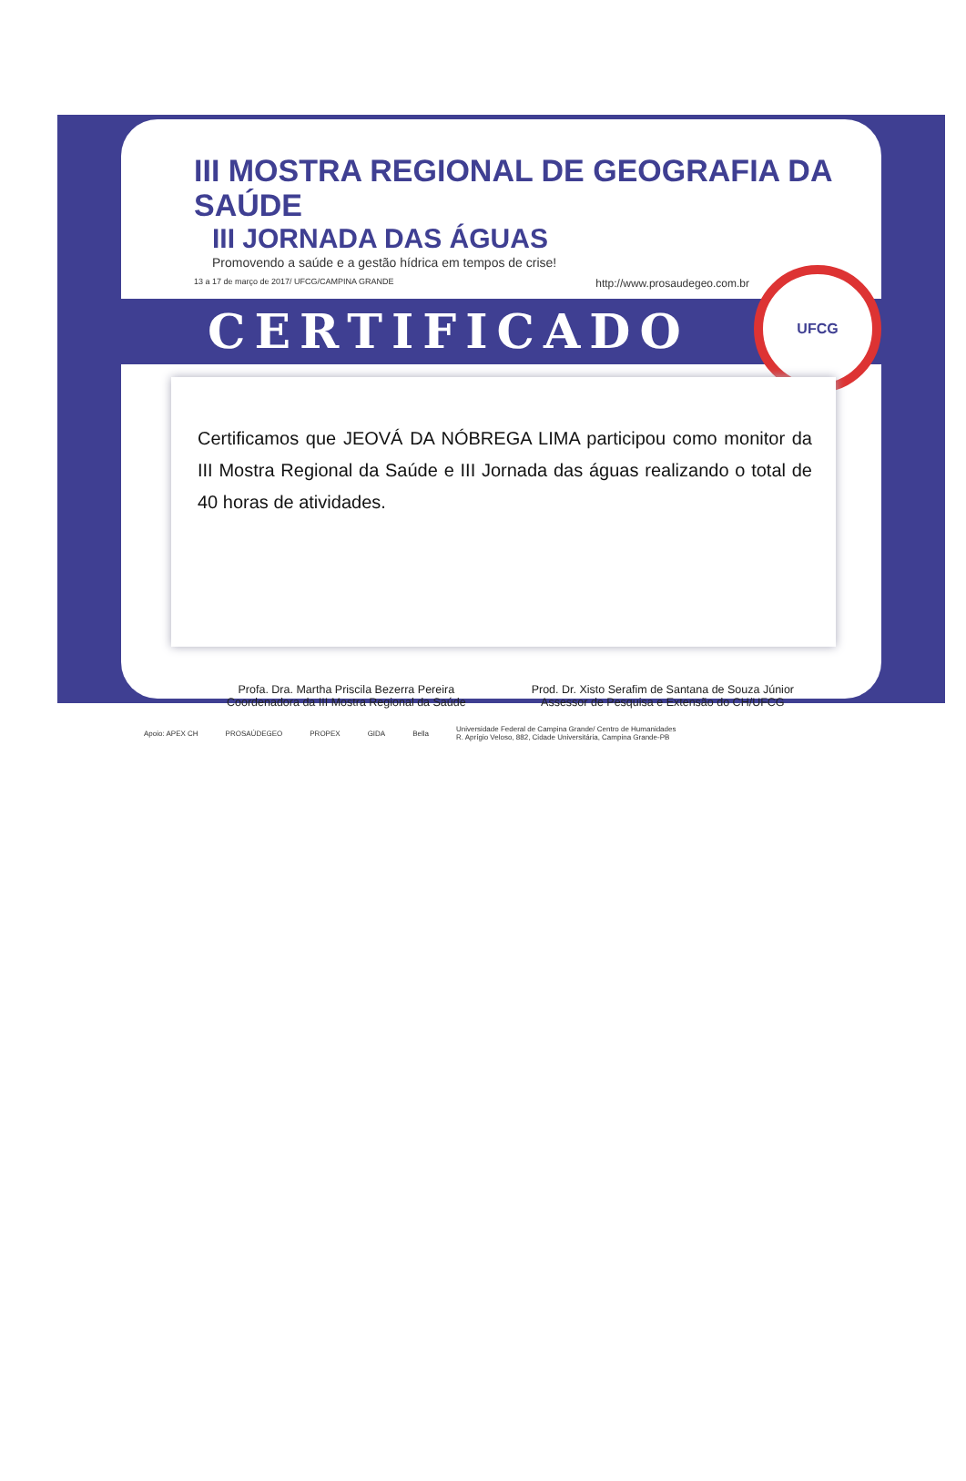III MOSTRA REGIONAL DE GEOGRAFIA DA SAÚDE
III JORNADA DAS ÁGUAS
Promovendo a saúde e a gestão hídrica em tempos de crise!
13 a 17 de março de 2017/ UFCG/CAMPINA GRANDE http://www.prosaudegeo.com.br
CERTIFICADO
UFCG
Certificamos que JEOVÁ DA NÓBREGA LIMA participou como monitor da III Mostra Regional da Saúde e III Jornada das águas realizando o total de 40 horas de atividades.
Profa. Dra. Martha Priscila Bezerra Pereira
Coordenadora da III Mostra Regional da Saúde
Prod. Dr. Xisto Serafim de Santana de Souza Júnior
Assessor de Pesquisa e Extensão do CH/UFCG
Apoio: APEX CH PROSAÚDEGEO PROPEX GIDA Bella Universidade Federal de Campina Grande/ Centro de Humanidades
R. Aprígio Veloso, 882, Cidade Universitária, Campina Grande-PB